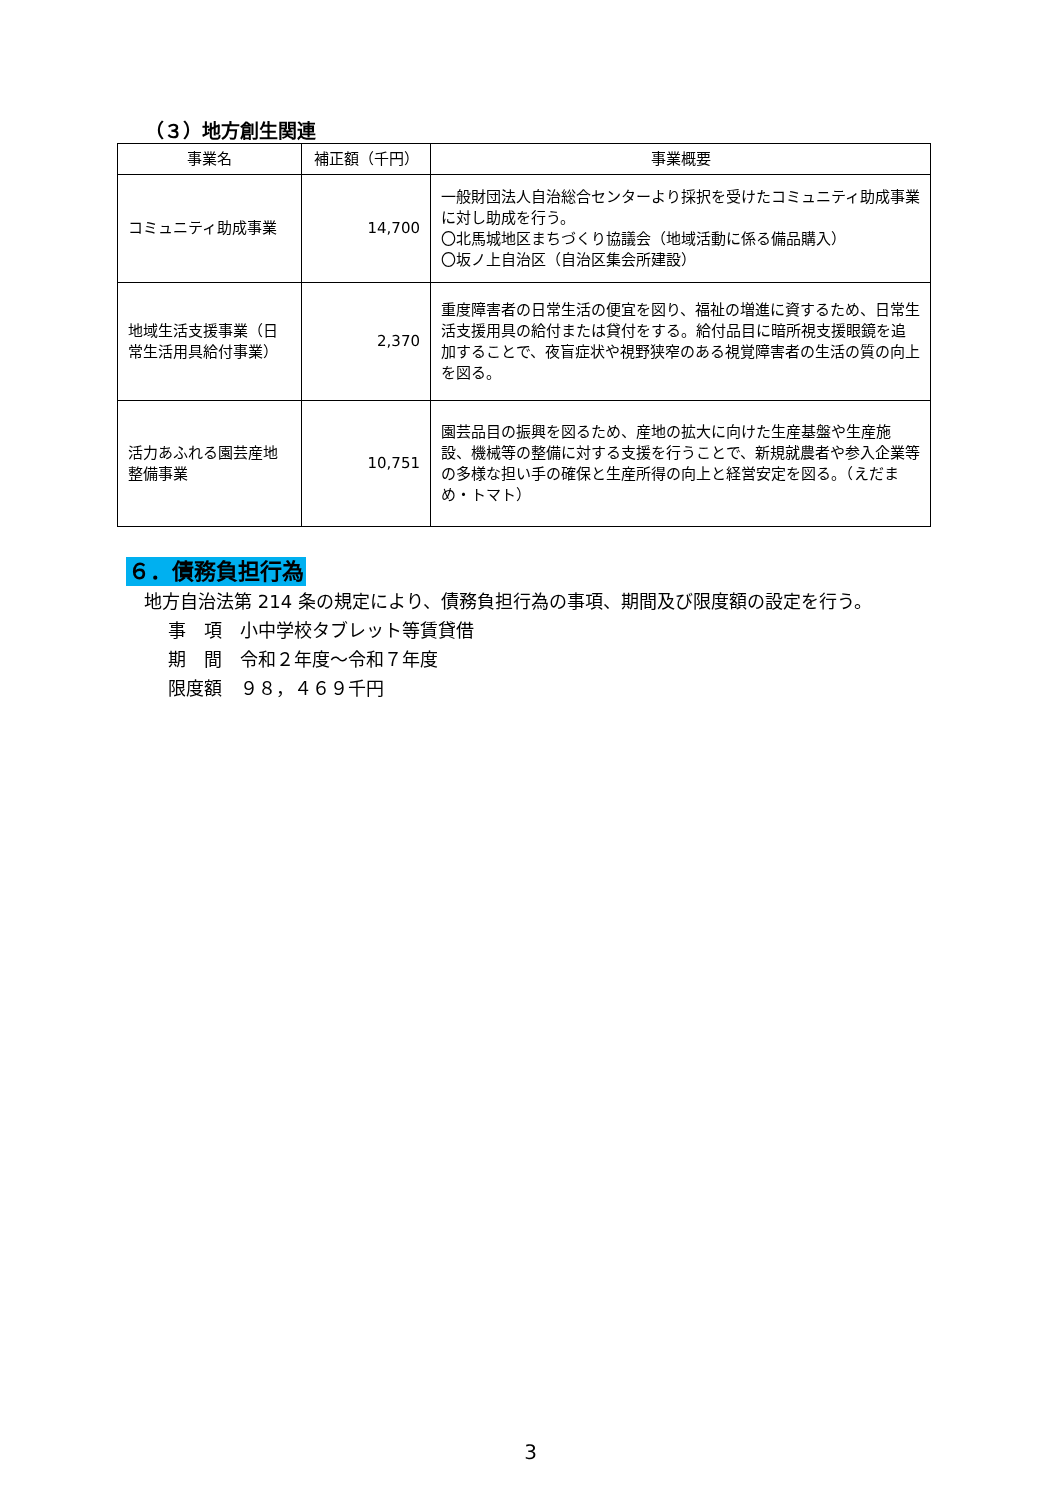（３）地方創生関連
| 事業名 | 補正額（千円） | 事業概要 |
| --- | --- | --- |
| コミュニティ助成事業 | 14,700 | 一般財団法人自治総合センターより採択を受けたコミュニティ助成事業に対し助成を行う。 〇北馬城地区まちづくり協議会（地域活動に係る備品購入） 〇坂ノ上自治区（自治区集会所建設） |
| 地域生活支援事業（日常生活用具給付事業） | 2,370 | 重度障害者の日常生活の便宜を図り、福祉の増進に資するため、日常生活支援用具の給付または貸付をする。給付品目に暗所視支援眼鏡を追加することで、夜盲症状や視野狭窄のある視覚障害者の生活の質の向上を図る。 |
| 活力あふれる園芸産地整備事業 | 10,751 | 園芸品目の振興を図るため、産地の拡大に向けた生産基盤や生産施設、機械等の整備に対する支援を行うことで、新規就農者や参入企業等の多様な担い手の確保と生産所得の向上と経営安定を図る。（えだまめ・トマト） |
６．債務負担行為
　地方自治法第 214 条の規定により、債務負担行為の事項、期間及び限度額の設定を行う。
事　項　小中学校タブレット等賃貸借
期　間　令和２年度～令和７年度
限度額　９８，４６９千円
3